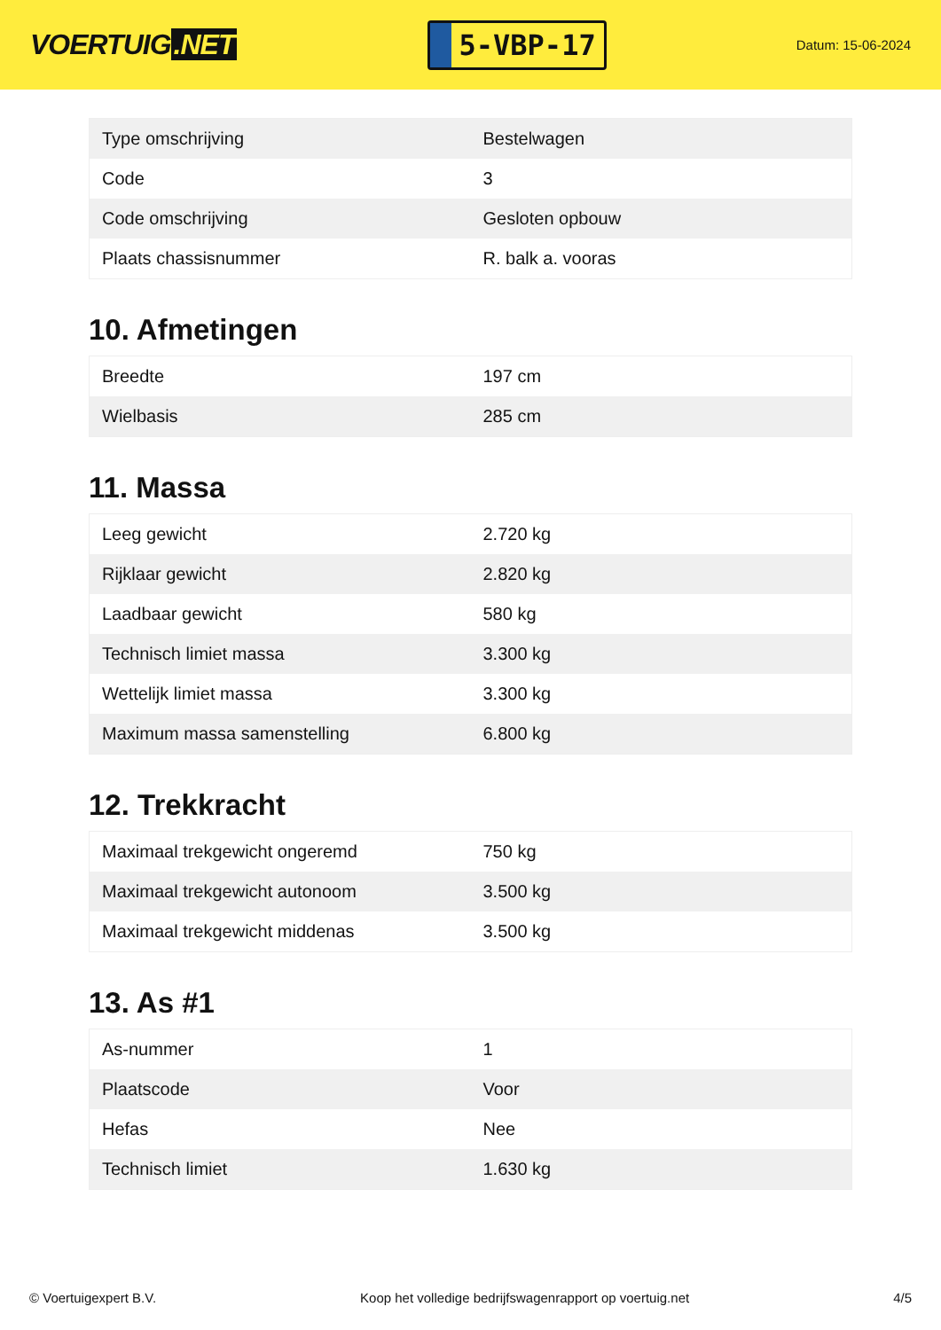VOERTUIG.NET
5-VBP-17
Datum: 15-06-2024
| Type omschrijving | Bestelwagen |
| Code | 3 |
| Code omschrijving | Gesloten opbouw |
| Plaats chassisnummer | R. balk a. vooras |
10. Afmetingen
| Breedte | 197 cm |
| Wielbasis | 285 cm |
11. Massa
| Leeg gewicht | 2.720 kg |
| Rijklaar gewicht | 2.820 kg |
| Laadbaar gewicht | 580 kg |
| Technisch limiet massa | 3.300 kg |
| Wettelijk limiet massa | 3.300 kg |
| Maximum massa samenstelling | 6.800 kg |
12. Trekkracht
| Maximaal trekgewicht ongeremd | 750 kg |
| Maximaal trekgewicht autonoom | 3.500 kg |
| Maximaal trekgewicht middenas | 3.500 kg |
13. As #1
| As-nummer | 1 |
| Plaatscode | Voor |
| Hefas | Nee |
| Technisch limiet | 1.630 kg |
© Voertuigexpert B.V. Koop het volledige bedrijfswagenrapport op voertuig.net 4/5